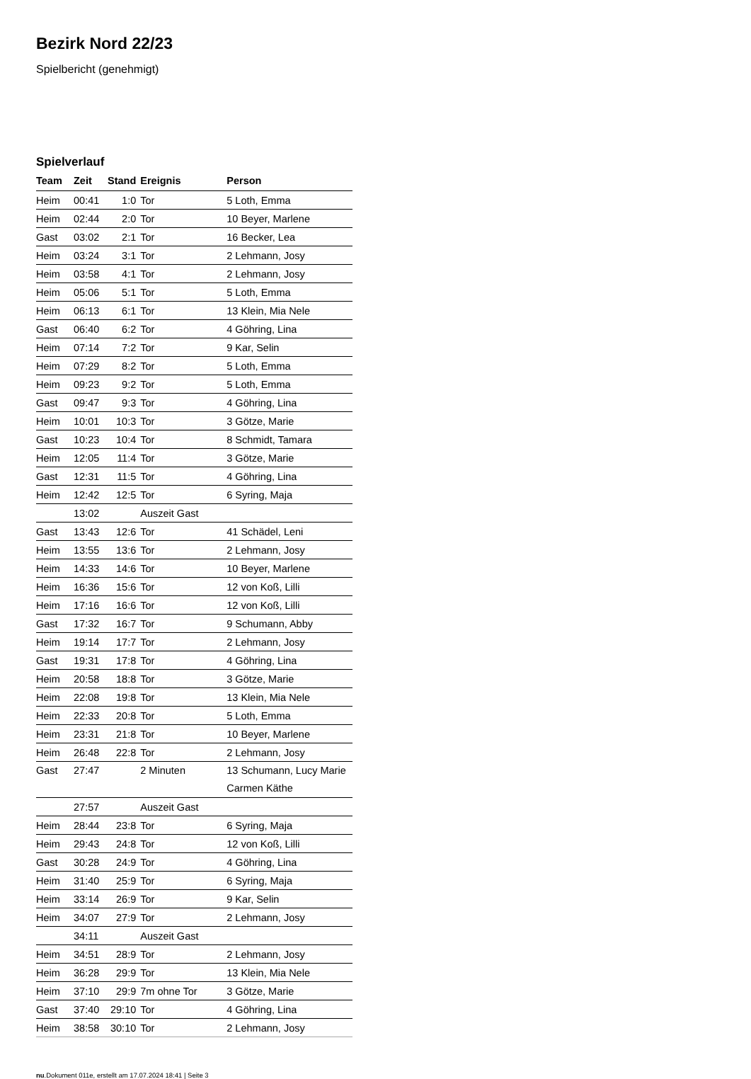Bezirk Nord 22/23
Spielbericht (genehmigt)
Spielverlauf
| Team | Zeit | Stand | Ereignis | Person |
| --- | --- | --- | --- | --- |
| Heim | 00:41 | 1:0 | Tor | 5 Loth, Emma |
| Heim | 02:44 | 2:0 | Tor | 10 Beyer, Marlene |
| Gast | 03:02 | 2:1 | Tor | 16 Becker, Lea |
| Heim | 03:24 | 3:1 | Tor | 2 Lehmann, Josy |
| Heim | 03:58 | 4:1 | Tor | 2 Lehmann, Josy |
| Heim | 05:06 | 5:1 | Tor | 5 Loth, Emma |
| Heim | 06:13 | 6:1 | Tor | 13 Klein, Mia Nele |
| Gast | 06:40 | 6:2 | Tor | 4 Göhring, Lina |
| Heim | 07:14 | 7:2 | Tor | 9 Kar, Selin |
| Heim | 07:29 | 8:2 | Tor | 5 Loth, Emma |
| Heim | 09:23 | 9:2 | Tor | 5 Loth, Emma |
| Gast | 09:47 | 9:3 | Tor | 4 Göhring, Lina |
| Heim | 10:01 | 10:3 | Tor | 3 Götze, Marie |
| Gast | 10:23 | 10:4 | Tor | 8 Schmidt, Tamara |
| Heim | 12:05 | 11:4 | Tor | 3 Götze, Marie |
| Gast | 12:31 | 11:5 | Tor | 4 Göhring, Lina |
| Heim | 12:42 | 12:5 | Tor | 6 Syring, Maja |
| | 13:02 | | Auszeit Gast | |
| Gast | 13:43 | 12:6 | Tor | 41 Schädel, Leni |
| Heim | 13:55 | 13:6 | Tor | 2 Lehmann, Josy |
| Heim | 14:33 | 14:6 | Tor | 10 Beyer, Marlene |
| Heim | 16:36 | 15:6 | Tor | 12 von Koß, Lilli |
| Heim | 17:16 | 16:6 | Tor | 12 von Koß, Lilli |
| Gast | 17:32 | 16:7 | Tor | 9 Schumann, Abby |
| Heim | 19:14 | 17:7 | Tor | 2 Lehmann, Josy |
| Gast | 19:31 | 17:8 | Tor | 4 Göhring, Lina |
| Heim | 20:58 | 18:8 | Tor | 3 Götze, Marie |
| Heim | 22:08 | 19:8 | Tor | 13 Klein, Mia Nele |
| Heim | 22:33 | 20:8 | Tor | 5 Loth, Emma |
| Heim | 23:31 | 21:8 | Tor | 10 Beyer, Marlene |
| Heim | 26:48 | 22:8 | Tor | 2 Lehmann, Josy |
| Gast | 27:47 | | 2 Minuten | 13 Schumann, Lucy Marie Carmen Käthe |
| | 27:57 | | Auszeit Gast | |
| Heim | 28:44 | 23:8 | Tor | 6 Syring, Maja |
| Heim | 29:43 | 24:8 | Tor | 12 von Koß, Lilli |
| Gast | 30:28 | 24:9 | Tor | 4 Göhring, Lina |
| Heim | 31:40 | 25:9 | Tor | 6 Syring, Maja |
| Heim | 33:14 | 26:9 | Tor | 9 Kar, Selin |
| Heim | 34:07 | 27:9 | Tor | 2 Lehmann, Josy |
| | 34:11 | | Auszeit Gast | |
| Heim | 34:51 | 28:9 | Tor | 2 Lehmann, Josy |
| Heim | 36:28 | 29:9 | Tor | 13 Klein, Mia Nele |
| Heim | 37:10 | 29:9 | 7m ohne Tor | 3 Götze, Marie |
| Gast | 37:40 | 29:10 | Tor | 4 Göhring, Lina |
| Heim | 38:58 | 30:10 | Tor | 2 Lehmann, Josy |
nu.Dokument 011e, erstellt am 17.07.2024 18:41 | Seite 3